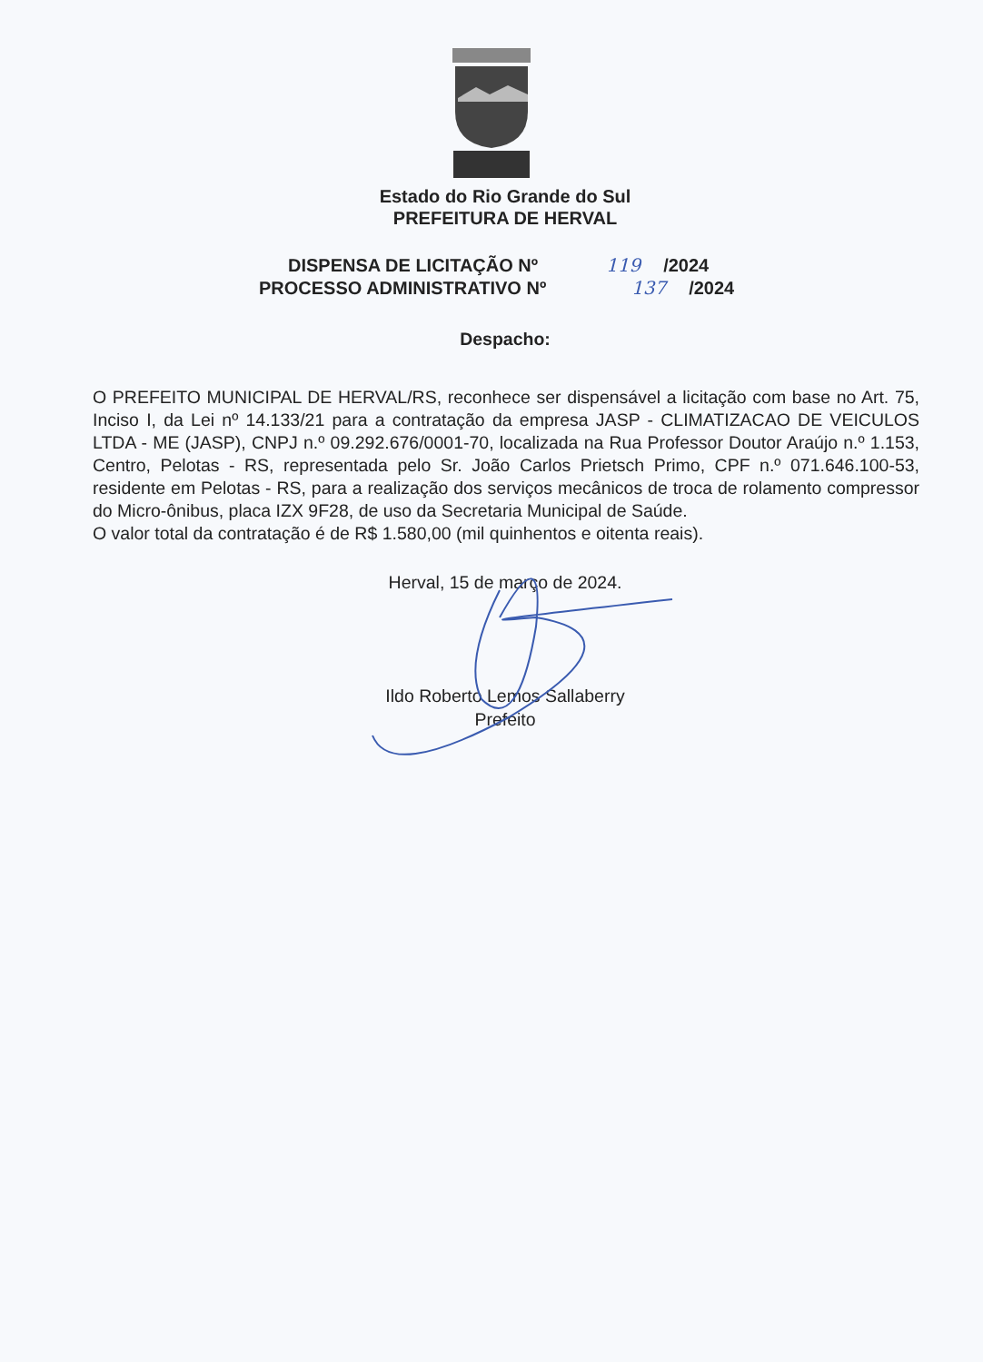Estado do Rio Grande do Sul
PREFEITURA DE HERVAL
DISPENSA DE LICITAÇÃO Nº 119 /2024
PROCESSO ADMINISTRATIVO Nº 137 /2024
Despacho:
O PREFEITO MUNICIPAL DE HERVAL/RS, reconhece ser dispensável a licitação com base no Art. 75, Inciso I, da Lei nº 14.133/21 para a contratação da empresa JASP - CLIMATIZACAO DE VEICULOS LTDA - ME (JASP), CNPJ n.º 09.292.676/0001-70, localizada na Rua Professor Doutor Araújo n.º 1.153, Centro, Pelotas - RS, representada pelo Sr. João Carlos Prietsch Primo, CPF n.º 071.646.100-53, residente em Pelotas - RS, para a realização dos serviços mecânicos de troca de rolamento compressor do Micro-ônibus, placa IZX 9F28, de uso da Secretaria Municipal de Saúde.
O valor total da contratação é de R$ 1.580,00 (mil quinhentos e oitenta reais).
Herval, 15 de março de 2024.
Ildo Roberto Lemos Sallaberry
Prefeito